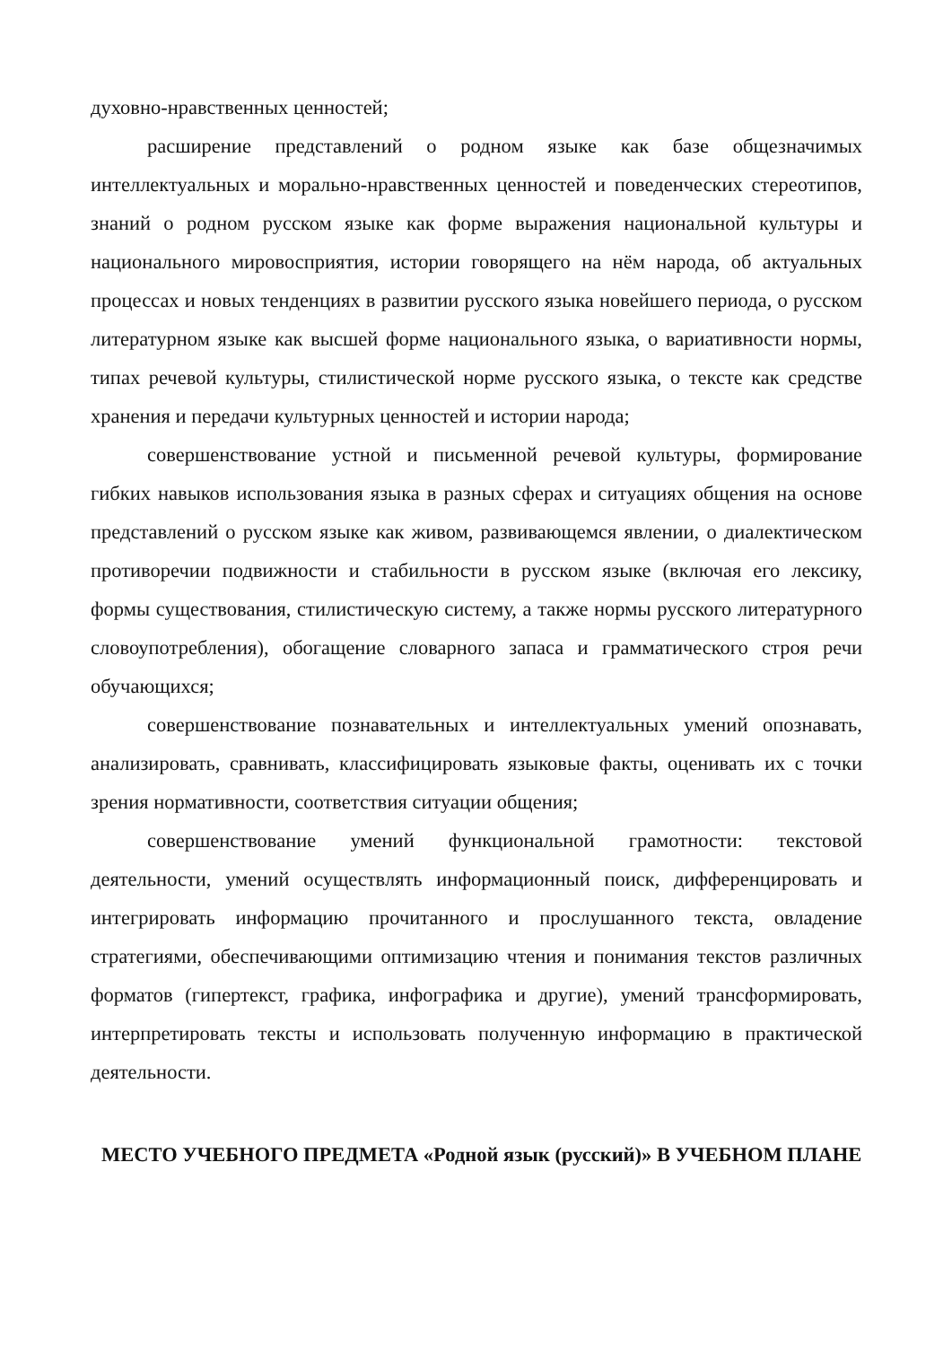духовно-нравственных ценностей;
расширение представлений о родном языке как базе общезначимых интеллектуальных и морально-нравственных ценностей и поведенческих стереотипов, знаний о родном русском языке как форме выражения национальной культуры и национального мировосприятия, истории говорящего на нём народа, об актуальных процессах и новых тенденциях в развитии русского языка новейшего периода, о русском литературном языке как высшей форме национального языка, о вариативности нормы, типах речевой культуры, стилистической норме русского языка, о тексте как средстве хранения и передачи культурных ценностей и истории народа;
совершенствование устной и письменной речевой культуры, формирование гибких навыков использования языка в разных сферах и ситуациях общения на основе представлений о русском языке как живом, развивающемся явлении, о диалектическом противоречии подвижности и стабильности в русском языке (включая его лексику, формы существования, стилистическую систему, а также нормы русского литературного словоупотребления), обогащение словарного запаса и грамматического строя речи обучающихся;
совершенствование познавательных и интеллектуальных умений опознавать, анализировать, сравнивать, классифицировать языковые факты, оценивать их с точки зрения нормативности, соответствия ситуации общения;
совершенствование умений функциональной грамотности: текстовой деятельности, умений осуществлять информационный поиск, дифференцировать и интегрировать информацию прочитанного и прослушанного текста, овладение стратегиями, обеспечивающими оптимизацию чтения и понимания текстов различных форматов (гипертекст, графика, инфографика и другие), умений трансформировать, интерпретировать тексты и использовать полученную информацию в практической деятельности.
МЕСТО УЧЕБНОГО ПРЕДМЕТА «Родной язык (русский)» В УЧЕБНОМ ПЛАНЕ